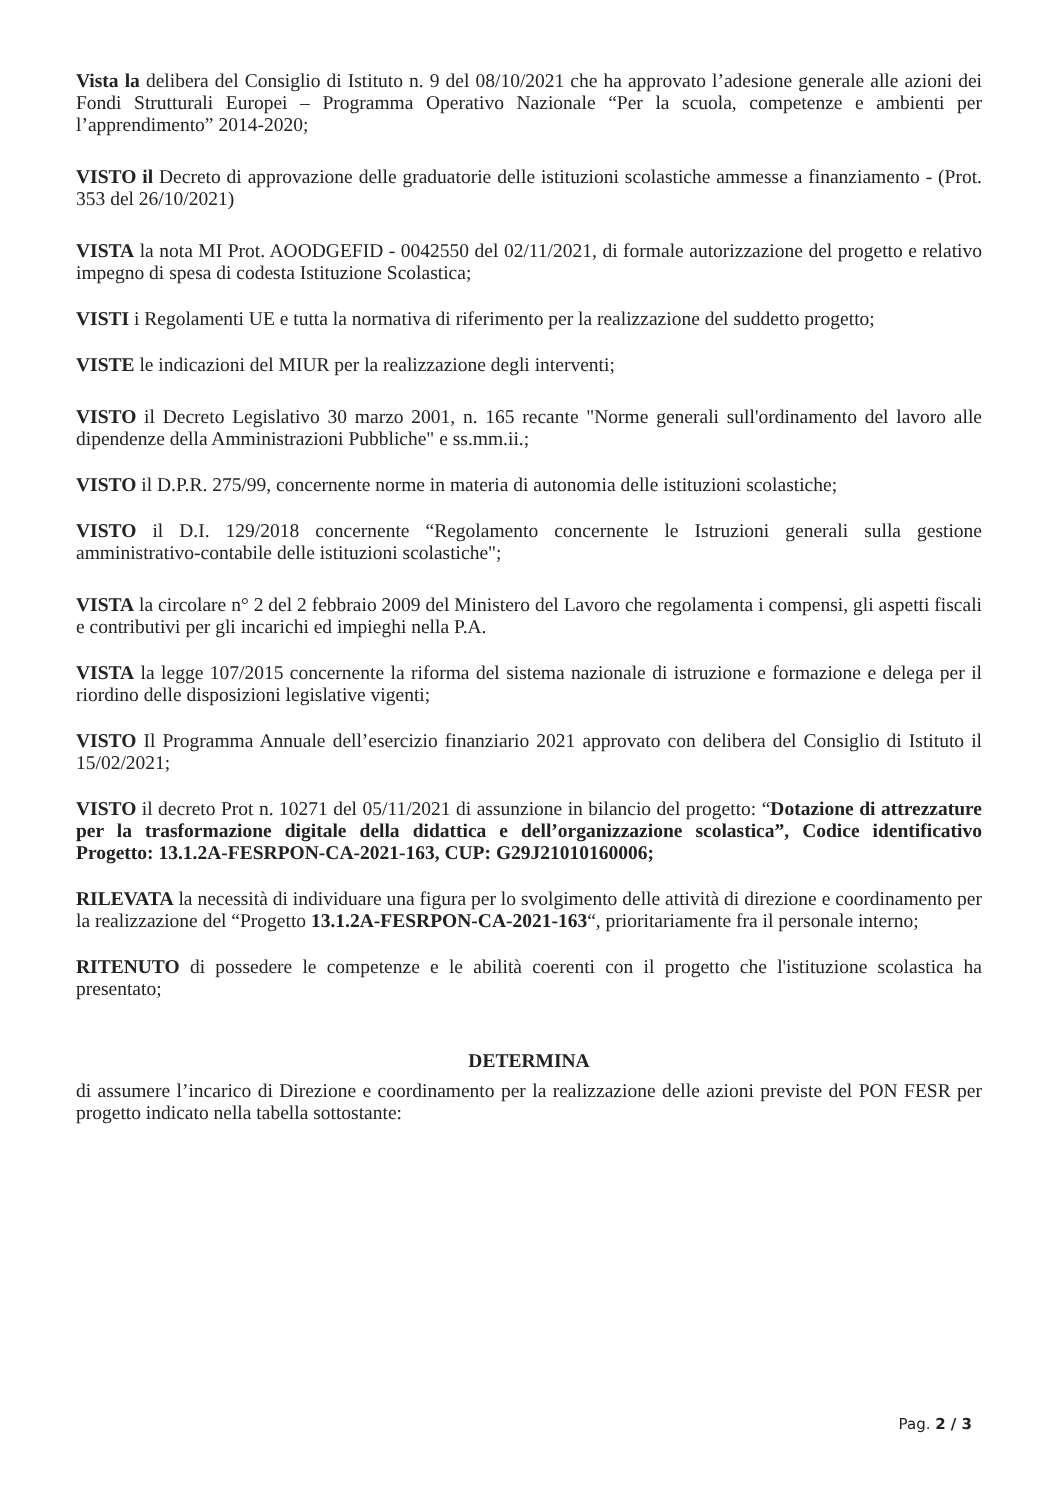Vista la delibera del Consiglio di Istituto n. 9 del 08/10/2021 che ha approvato l’adesione generale alle azioni dei Fondi Strutturali Europei – Programma Operativo Nazionale “Per la scuola, competenze e ambienti per l’apprendimento” 2014-2020;
VISTO il Decreto di approvazione delle graduatorie delle istituzioni scolastiche ammesse a finanziamento - (Prot. 353 del 26/10/2021)
VISTA la nota MI Prot. AOODGEFID - 0042550 del 02/11/2021, di formale autorizzazione del progetto e relativo impegno di spesa di codesta Istituzione Scolastica;
VISTI i Regolamenti UE e tutta la normativa di riferimento per la realizzazione del suddetto progetto;
VISTE le indicazioni del MIUR per la realizzazione degli interventi;
VISTO il Decreto Legislativo 30 marzo 2001, n. 165 recante "Norme generali sull'ordinamento del lavoro alle dipendenze della Amministrazioni Pubbliche" e ss.mm.ii.;
VISTO il D.P.R. 275/99, concernente norme in materia di autonomia delle istituzioni scolastiche;
VISTO il D.I. 129/2018 concernente “Regolamento concernente le Istruzioni generali sulla gestione amministrativo-contabile delle istituzioni scolastiche";
VISTA la circolare n° 2 del 2 febbraio 2009 del Ministero del Lavoro che regolamenta i compensi, gli aspetti fiscali e contributivi per gli incarichi ed impieghi nella P.A.
VISTA la legge 107/2015 concernente la riforma del sistema nazionale di istruzione e formazione e delega per il riordino delle disposizioni legislative vigenti;
VISTO Il Programma Annuale dell’esercizio finanziario 2021 approvato con delibera del Consiglio di Istituto il 15/02/2021;
VISTO il decreto Prot n. 10271 del 05/11/2021 di assunzione in bilancio del progetto: “Dotazione di attrezzature per la trasformazione digitale della didattica e dell’organizzazione scolastica”, Codice identificativo Progetto: 13.1.2A-FESRPON-CA-2021-163, CUP: G29J21010160006;
RILEVATA la necessità di individuare una figura per lo svolgimento delle attività di direzione e coordinamento per la realizzazione del “Progetto 13.1.2A-FESRPON-CA-2021-163“, prioritariamente fra il personale interno;
RITENUTO di possedere le competenze e le abilità coerenti con il progetto che l'istituzione scolastica ha presentato;
DETERMINA
di assumere l’incarico di Direzione e coordinamento per la realizzazione delle azioni previste del PON FESR per progetto indicato nella tabella sottostante:
Pag. 2 / 3